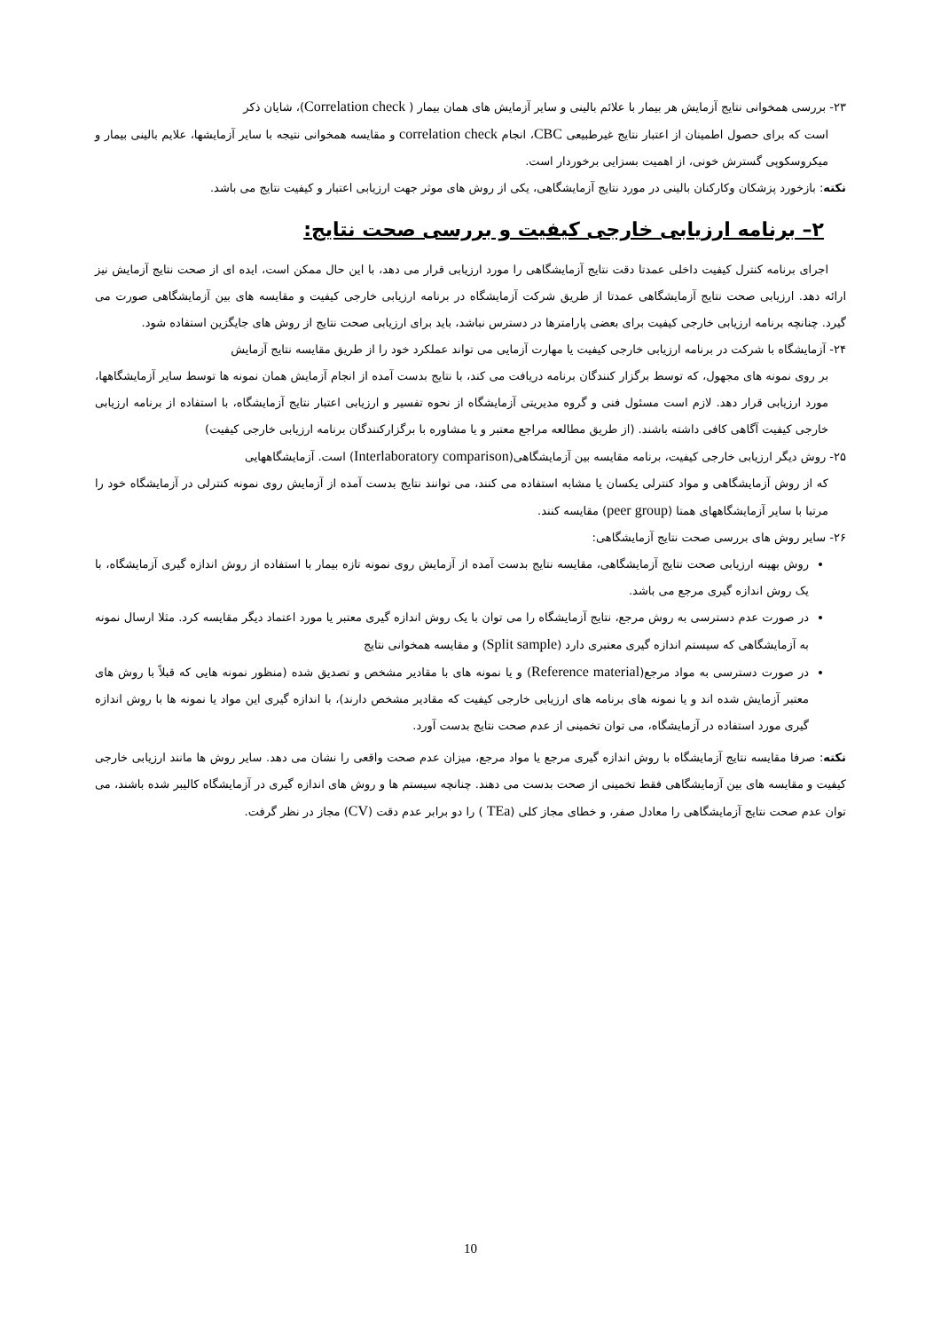۲۳- بررسی همخوانی نتایج آزمایش هر بیمار با علائم بالینی و سایر آزمایش های همان بیمار ( Correlation check)، شایان ذکر
است که برای حصول اطمینان از اعتبار نتایج غیرطبیعی CBC، انجام correlation check و مقایسه همخوانی نتیجه با سایر آزمایشها، علایم بالینی بیمار و میکروسکوپی گسترش خونی، از اهمیت بسزایی برخوردار است.
نکته: بازخورد پزشکان وکارکنان بالینی در مورد نتایج آزمایشگاهی، یکی از روش های موثر جهت ارزیابی اعتبار و کیفیت نتایج می باشد.
۲– برنامه ارزیابی خارجی کیفیت و بررسی صحت نتایج:
اجرای برنامه کنترل کیفیت داخلی عمدتا دقت نتایج آزمایشگاهی را مورد ارزیابی قرار می دهد، با این حال ممکن است، ایده ای از صحت نتایج آزمایش نیز ارائه دهد. ارزیابی صحت نتایج آزمایشگاهی عمدتا از طریق شرکت آزمایشگاه در برنامه ارزیابی خارجی کیفیت و مقایسه های بین آزمایشگاهی صورت می گیرد. چنانچه برنامه ارزیابی خارجی کیفیت برای بعضی پارامترها در دسترس نباشد، باید برای ارزیابی صحت نتایج از روش های جایگزین استفاده شود.
۲۴- آزمایشگاه با شرکت در برنامه ارزیابی خارجی کیفیت یا مهارت آزمایی می تواند عملکرد خود را از طریق مقایسه نتایج آزمایش
بر روی نمونه های مجهول، که توسط برگزار کنندگان برنامه دریافت می کند، با نتایج بدست آمده از انجام آزمایش همان نمونه ها توسط سایر آزمایشگاهها، مورد ارزیابی قرار دهد. لازم است مسئول فنی و گروه مدیریتی آزمایشگاه از نحوه تفسیر و ارزیابی اعتبار نتایج آزمایشگاه، با استفاده از برنامه ارزیابی خارجی کیفیت آگاهی کافی داشته باشند. (از طریق مطالعه مراجع معتبر و یا مشاوره با برگزارکنندگان برنامه ارزیابی خارجی کیفیت)
۲۵- روش دیگر ارزیابی خارجی کیفیت، برنامه مقایسه بین آزمایشگاهی(Interlaboratory comparison) است. آزمایشگاههایی
که از روش آزمایشگاهی و مواد کنترلی یکسان یا مشابه استفاده می کنند، می توانند نتایج بدست آمده از آزمایش روی نمونه کنترلی در آزمایشگاه خود را مرتبا با سایر آزمایشگاههای همتا (peer group) مقایسه کنند.
۲۶- سایر روش های بررسی صحت نتایج آزمایشگاهی:
روش بهینه ارزیابی صحت نتایج آزمایشگاهی، مقایسه نتایج بدست آمده از آزمایش روی نمونه تازه بیمار با استفاده از روش اندازه گیری آزمایشگاه، با یک روش اندازه گیری مرجع می باشد.
در صورت عدم دسترسی به روش مرجع، نتایج آزمایشگاه را می توان با یک روش اندازه گیری معتبر یا مورد اعتماد دیگر مقایسه کرد. مثلا ارسال نمونه به آزمایشگاهی که سیستم اندازه گیری معتبری دارد (Split sample) و مقایسه همخوانی نتایج
در صورت دسترسی به مواد مرجع(Reference material) و یا نمونه های با مقادیر مشخص و تصدیق شده (منظور نمونه هایی که قبلاً با روش های معتبر آزمایش شده اند و یا نمونه های برنامه های ارزیابی خارجی کیفیت که مقادیر مشخص دارند)، با اندازه گیری این مواد یا نمونه ها با روش اندازه گیری مورد استفاده در آزمایشگاه، می توان تخمینی از عدم صحت نتایج بدست آورد.
نکته: صرفا مقایسه نتایج آزمایشگاه با روش اندازه گیری مرجع یا مواد مرجع، میزان عدم صحت واقعی را نشان می دهد. سایر روش ها مانند ارزیابی خارجی کیفیت و مقایسه های بین آزمایشگاهی فقط تخمینی از صحت بدست می دهند. چنانچه سیستم ها و روش های اندازه گیری در آزمایشگاه کالیبر شده باشند، می توان عدم صحت نتایج آزمایشگاهی را معادل صفر، و خطای مجاز کلی (TEa ) را دو برابر عدم دقت (CV) مجاز در نظر گرفت.
10